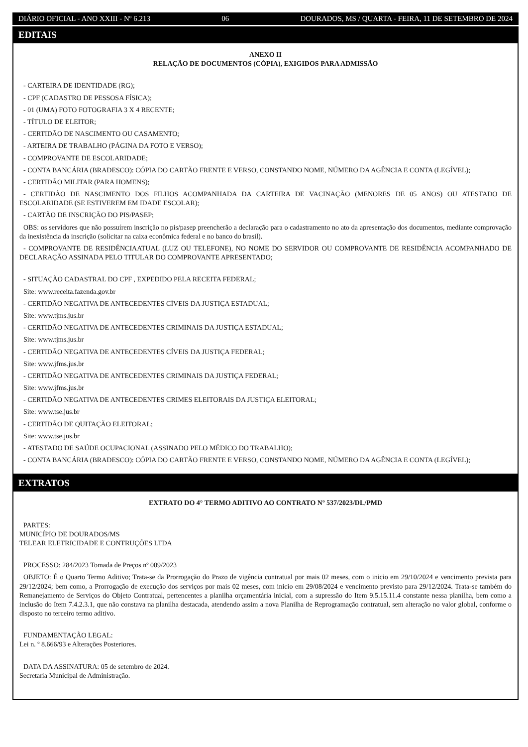DIÁRIO OFICIAL - ANO XXIII - Nº 6.213 06 DOURADOS, MS / QUARTA - FEIRA, 11 DE SETEMBRO DE 2024
EDITAIS
ANEXO II
RELAÇÃO DE DOCUMENTOS (CÓPIA), EXIGIDOS PARA ADMISSÃO
- CARTEIRA DE IDENTIDADE (RG);
- CPF (CADASTRO DE PESSOSA FÍSICA);
- 01 (UMA) FOTO FOTOGRAFIA 3 X 4 RECENTE;
- TÍTULO DE ELEITOR;
- CERTIDÃO DE NASCIMENTO OU CASAMENTO;
- ARTEIRA DE TRABALHO (PÁGINA DA FOTO E VERSO);
- COMPROVANTE DE ESCOLARIDADE;
- CONTA BANCÁRIA (BRADESCO): CÓPIA DO CARTÃO FRENTE E VERSO, CONSTANDO NOME, NÚMERO DA AGÊNCIA E CONTA (LEGÍVEL);
- CERTIDÃO MILITAR (PARA HOMENS);
- CERTIDÃO DE NASCIMENTO DOS FILHOS ACOMPANHADA DA CARTEIRA DE VACINAÇÃO (MENORES DE 05 ANOS) OU ATESTADO DE ESCOLARIDADE (SE ESTIVEREM EM IDADE ESCOLAR);
- CARTÃO DE INSCRIÇÃO DO PIS/PASEP;
OBS: os servidores que não possuírem inscrição no pis/pasep preencherão a declaração para o cadastramento no ato da apresentação dos documentos, mediante comprovação da inexistência da inscrição (solicitar na caixa econômica federal e no banco do brasil).
- COMPROVANTE DE RESIDÊNCIAATUAL (LUZ OU TELEFONE), NO NOME DO SERVIDOR OU COMPROVANTE DE RESIDÊNCIA ACOMPANHADO DE DECLARAÇÃO ASSINADA PELO TITULAR DO COMPROVANTE APRESENTADO;
- SITUAÇÃO CADASTRAL DO CPF , EXPEDIDO PELA RECEITA FEDERAL;
Site: www.receita.fazenda.gov.br
- CERTIDÃO NEGATIVA DE ANTECEDENTES CÍVEIS DA JUSTIÇA ESTADUAL;
Site: www.tjms.jus.br
- CERTIDÃO NEGATIVA DE ANTECEDENTES CRIMINAIS DA JUSTIÇA ESTADUAL;
Site: www.tjms.jus.br
- CERTIDÃO NEGATIVA DE ANTECEDENTES CÍVEIS DA JUSTIÇA FEDERAL;
Site: www.jfms.jus.br
- CERTIDÃO NEGATIVA DE ANTECEDENTES CRIMINAIS DA JUSTIÇA FEDERAL;
Site: www.jfms.jus.br
- CERTIDÃO NEGATIVA DE ANTECEDENTES CRIMES ELEITORAIS DA JUSTIÇA ELEITORAL;
Site: www.tse.jus.br
- CERTIDÃO DE QUITAÇÃO ELEITORAL;
Site: www.tse.jus.br
- ATESTADO DE SAÚDE OCUPACIONAL (ASSINADO PELO MÉDICO DO TRABALHO);
- CONTA BANCÁRIA (BRADESCO): CÓPIA DO CARTÃO FRENTE E VERSO, CONSTANDO NOME, NÚMERO DA AGÊNCIA E CONTA (LEGÍVEL);
EXTRATOS
EXTRATO DO 4° TERMO ADITIVO AO CONTRATO Nº 537/2023/DL/PMD
PARTES:
MUNICÍPIO DE DOURADOS/MS
TELEAR ELETRICIDADE E CONTRUÇÕES LTDA
PROCESSO: 284/2023 Tomada de Preços nº 009/2023
OBJETO: É o Quarto Termo Aditivo; Trata-se da Prorrogação do Prazo de vigência contratual por mais 02 meses, com o inicio em 29/10/2024 e vencimento prevista para 29/12/2024; bem como, a Prorrogação de execução dos serviços por mais 02 meses, com inicio em 29/08/2024 e vencimento previsto para 29/12/2024. Trata-se também do Remanejamento de Serviços do Objeto Contratual, pertencentes a planilha orçamentária inicial, com a supressão do Item 9.5.15.11.4 constante nessa planilha, bem como a inclusão do Item 7.4.2.3.1, que não constava na planilha destacada, atendendo assim a nova Planilha de Reprogramação contratual, sem alteração no valor global, conforme o disposto no terceiro termo aditivo.
FUNDAMENTAÇÃO LEGAL:
Lei n. º 8.666/93 e Alterações Posteriores.
DATA DA ASSINATURA: 05 de setembro de 2024.
Secretaria Municipal de Administração.